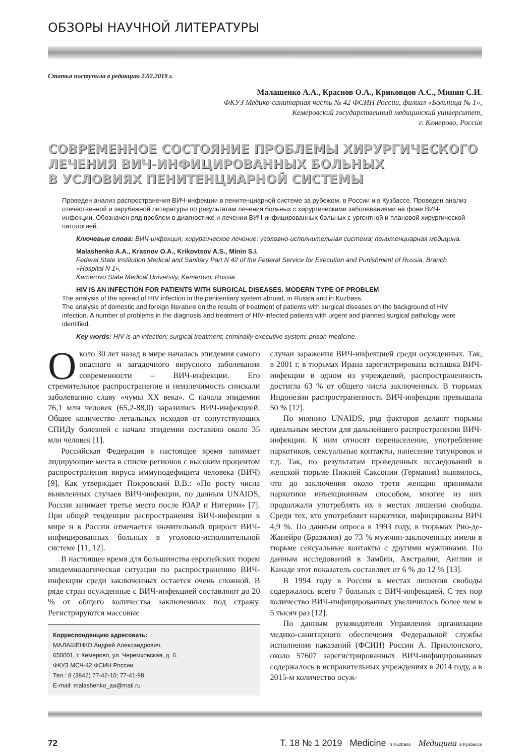ОБЗОРЫ НАУЧНОЙ ЛИТЕРАТУРЫ
Статья поступила в редакцию 2.02.2019 г.
Малашенко А.А., Краснов О.А., Криковцов А.С., Минин С.И.
ФКУЗ Медико-санитарная часть № 42 ФСИН России, филиал «Больница № 1»,
Кемеровский государственный медицинский университет,
г. Кемерово, Россия
СОВРЕМЕННОЕ СОСТОЯНИЕ ПРОБЛЕМЫ ХИРУРГИЧЕСКОГО
ЛЕЧЕНИЯ ВИЧ-ИНФИЦИРОВАННЫХ БОЛЬНЫХ
В УСЛОВИЯХ ПЕНИТЕНЦИАРНОЙ СИСТЕМЫ
Проведен анализ распространения ВИЧ-инфекции в пенитенциарной системе за рубежом, в России и в Кузбассе. Проведен анализ отечественной и зарубежной литературы по результатам лечения больных с хирургическими заболеваниями на фоне ВИЧ-инфекции. Обозначен ряд проблем в диагностике и лечении ВИЧ-инфицированных больных с ургентной и плановой хирургической патологией.
Ключевые слова: ВИЧ-инфекция; хирургическое лечение; уголовно-исполнительная система; пенитенциарная медицина.
Malashenko A.A., Krasnov O.A., Krikovtsov A.S., Minin S.I.
Federal State Institution Medical and Sanitary Part N 42 of the Federal Service for Execution and Punishment of Russia, Branch «Hospital N 1»,
Kemerovo State Medical University, Kemerovo, Russia
HIV IS AN INFECTION FOR PATIENTS WITH SURGICAL DISEASES. MODERN TYPE OF PROBLEM
The analysis of the spread of HIV infection in the penitentiary system abroad, in Russia and in Kuzbass.
The analysis of domestic and foreign literature on the results of treatment of patients with surgical diseases on the background of HIV infection. A number of problems in the diagnosis and treatment of HIV-infected patients with urgent and planned surgical pathology were identified.
Key words: HIV is an infection; surgical treatment; criminally-executive system; prison medicine.
Около 30 лет назад в мире началась эпидемия самого опасного и загадочного вирусного заболевания современности – ВИЧ-инфекции. Его стремительное распространение и неизлечимость снискали заболеванию славу «чумы XX века». С начала эпидемии 76,1 млн человек (65,2-88,0) заразились ВИЧ-инфекцией. Общее количество летальных исходов от сопутствующих СПИДу болезней с начала эпидемии составило около 35 млн человек [1].
Российская Федерация в настоящее время занимает лидирующие места в списке регионов с высоким процентом распространения вируса иммунодефицита человека (ВИЧ) [9]. Как утверждает Покровский В.В.: «По росту числа выявленных случаев ВИЧ-инфекции, по данным UNAIDS, Россия занимает третье место после ЮАР и Нигерии» [7]. При общей тенденции распространения ВИЧ-инфекции в мире и в России отмечается значительный прирост ВИЧ-инфицированных больных в уголовно-исполнительной системе [11, 12].
В настоящее время для большинства европейских тюрем эпидемиологическая ситуация по распространению ВИЧ-инфекции среди заключенных остается очень сложной. В ряде стран осужденные с ВИЧ-инфекцией составляют до 20 % от общего количества заключенных под стражу. Регистрируются массовые
Корреспонденцию адресовать:
МАЛАШЕНКО Андрей Александрович,
650001, г. Кемерово, ул. Черемховская, д. 6.
ФКУЗ МСЧ-42 ФСИН России.
Тел.: 8 (3842) 77-42-10; 77-41-98.
E-mail: malashenko_aa@mail.ru
случаи заражения ВИЧ-инфекцией среди осужденных. Так, в 2001 г. в тюрьмах Ирана зарегистрирована вспышка ВИЧ-инфекции в одном из учреждений, распространенность достигла 63 % от общего числа заключенных. В тюрьмах Индонезии распространенность ВИЧ-инфекции превышала 50 % [12].
По мнению UNAIDS, ряд факторов делают тюрьмы идеальным местом для дальнейшего распространения ВИЧ-инфекции. К ним относят перенаселение, употребление наркотиков, сексуальные контакты, нанесение татуировок и т.д. Так, по результатам проведенных исследований в женской тюрьме Нижней Саксонии (Германия) выявилось, что до заключения около трети женщин принимали наркотики инъекционным способом, многие из них продолжали употреблять их в местах лишения свободы. Среди тех, кто употребляет наркотики, инфицированы ВИЧ 4,9 %. По данным опроса в 1993 году, в тюрьмах Рио-де-Жанейро (Бразилия) до 73 % мужчин-заключенных имели в тюрьме сексуальные контакты с другими мужчинами. По данным исследований в Замбии, Австралии, Англии и Канаде этот показатель составляет от 6 % до 12 % [13].
В 1994 году в России в местах лишения свободы содержалось всего 7 больных с ВИЧ-инфекцией. С тех пор количество ВИЧ-инфицированных увеличилось более чем в 5 тысяч раз [12].
По данным руководителя Управления организации медико-санитарного обеспечения Федеральной службы исполнения наказаний (ФСИН) России А. Приклонского, около 57607 зарегистрированных ВИЧ-инфицированных содержалось в исправительных учреждениях в 2014 году, а в 2015-м количество осуж-
72 Т. 18 № 1 2019 Medicine in Kuzbass Медицина в Кузбассе